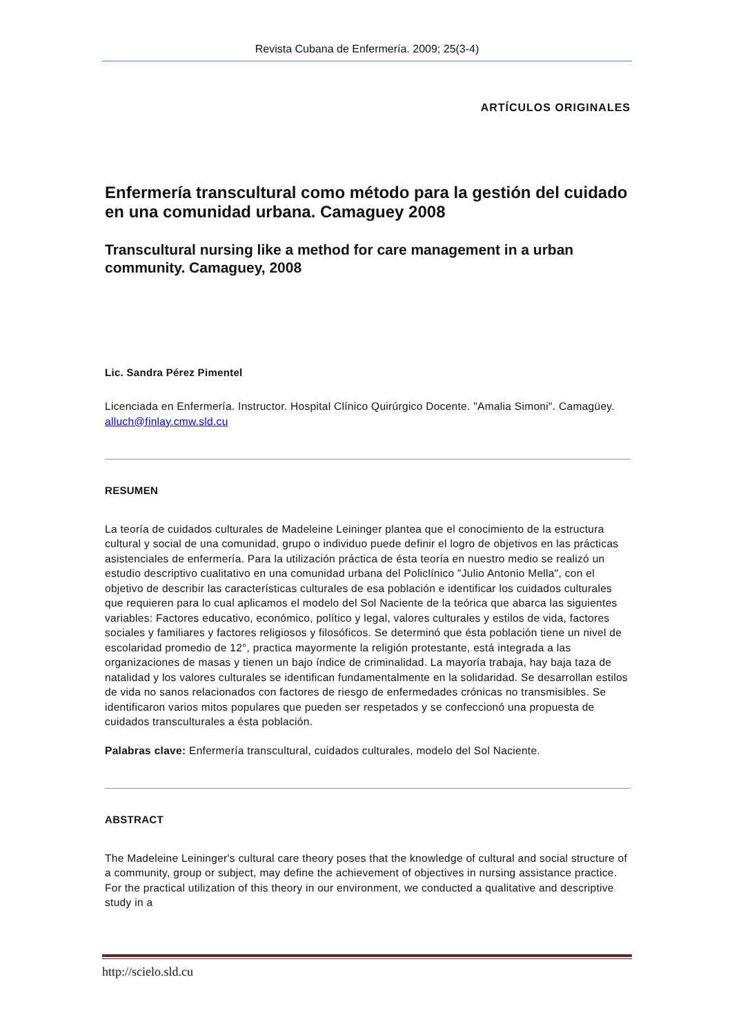Revista Cubana de Enfermería. 2009; 25(3-4)
ARTÍCULOS ORIGINALES
Enfermería transcultural como método para la gestión del cuidado en una comunidad urbana. Camaguey 2008
Transcultural nursing like a method for care management in a urban community. Camaguey, 2008
Lic. Sandra Pérez Pimentel
Licenciada en Enfermería. Instructor. Hospital Clínico Quirúrgico Docente. "Amalia Simoni". Camagüey. alluch@finlay.cmw.sld.cu
RESUMEN
La teoría de cuidados culturales de Madeleine Leininger plantea que el conocimiento de la estructura cultural y social de una comunidad, grupo o individuo puede definir el logro de objetivos en las prácticas asistenciales de enfermería. Para la utilización práctica de ésta teoría en nuestro medio se realizó un estudio descriptivo cualitativo en una comunidad urbana del Policlínico "Julio Antonio Mella", con el objetivo de describir las características culturales de esa población e identificar los cuidados culturales que requieren para lo cual aplicamos el modelo del Sol Naciente de la teórica que abarca las siguientes variables: Factores educativo, económico, político y legal, valores culturales y estilos de vida, factores sociales y familiares y factores religiosos y filosóficos. Se determinó que ésta población tiene un nivel de escolaridad promedio de 12°, practica mayormente la religión protestante, está integrada a las organizaciones de masas y tienen un bajo índice de criminalidad. La mayoría trabaja, hay baja taza de natalidad y los valores culturales se identifican fundamentalmente en la solidaridad. Se desarrollan estilos de vida no sanos relacionados con factores de riesgo de enfermedades crónicas no transmisibles. Se identificaron varios mitos populares que pueden ser respetados y se confeccionó una propuesta de cuidados transculturales a ésta población.
Palabras clave: Enfermería transcultural, cuidados culturales, modelo del Sol Naciente.
ABSTRACT
The Madeleine Leininger's cultural care theory poses that the knowledge of cultural and social structure of a community, group or subject, may define the achievement of objectives in nursing assistance practice. For the practical utilization of this theory in our environment, we conducted a qualitative and descriptive study in a
http://scielo.sld.cu